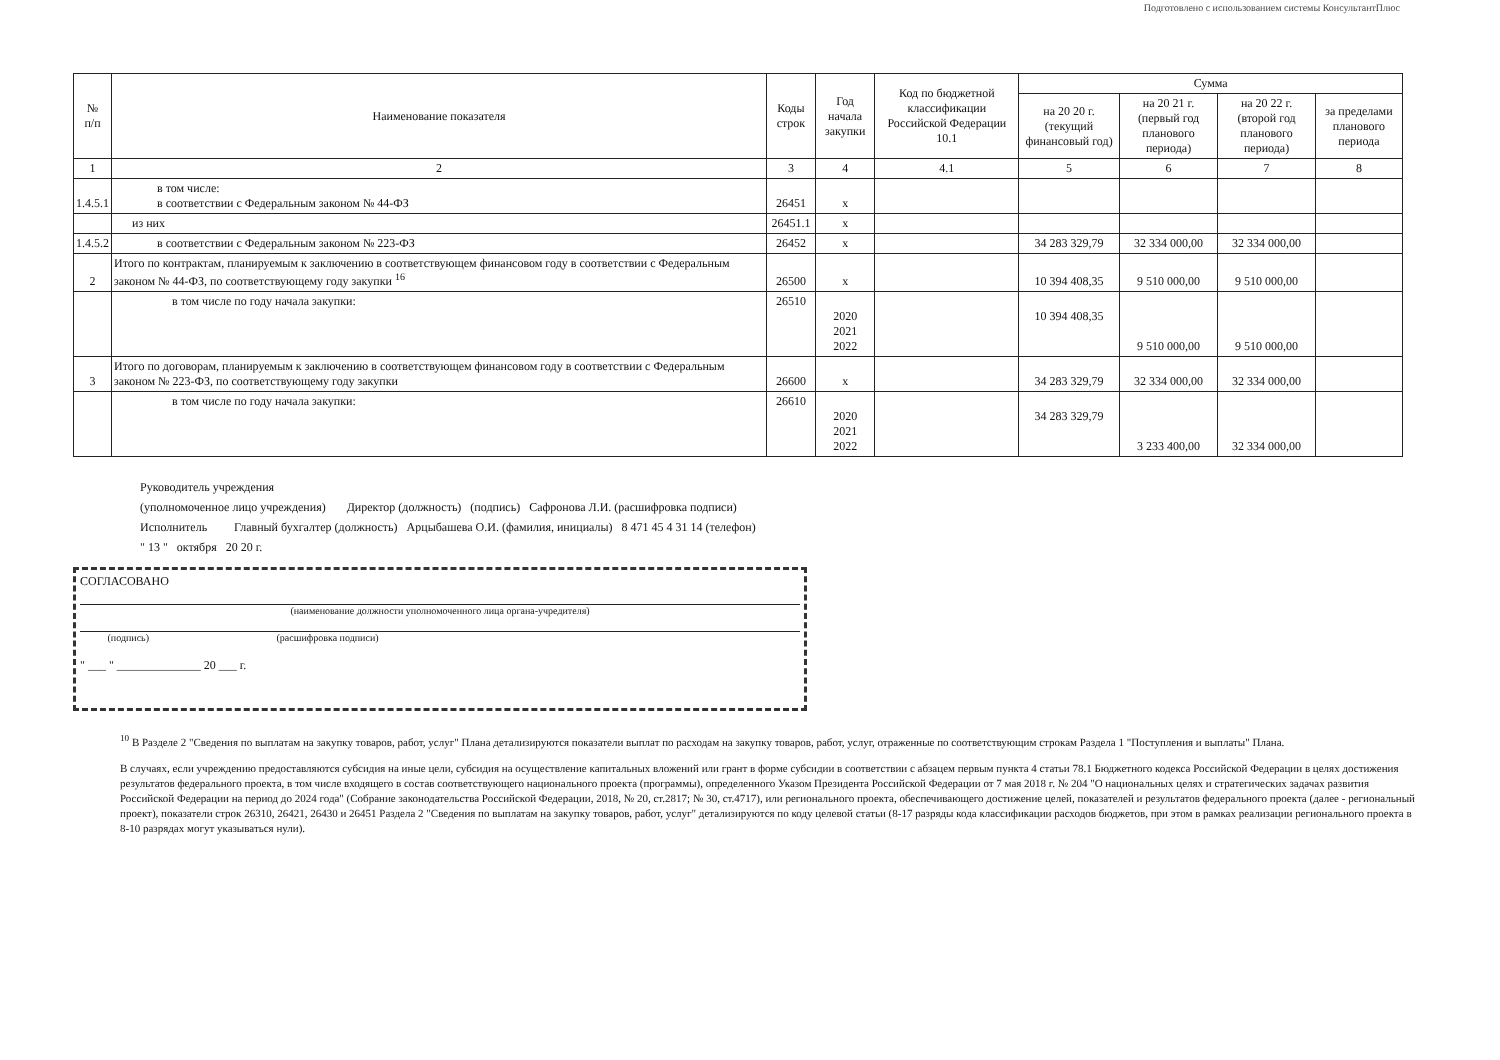Подготовлено с использованием системы КонсультантПлюс
| № п/п | Наименование показателя | Коды строк | Год начала закупки | Код по бюджетной классификации Российской Федерации 10.1 | Сумма | | | |
| --- | --- | --- | --- | --- | --- | --- | --- | --- |
| | | | | | на 20 20 г. (текущий финансовый год) | на 20 21 г. (первый год планового периода) | на 20 22 г. (второй год планового периода) | за пределами планового периода |
| 1 | 2 | 3 | 4 | 4.1 | 5 | 6 | 7 | 8 |
| 1.4.5.1 | в том числе: в соответствии с Федеральным законом № 44-ФЗ | 26451 | х | | | | | |
| | из них | 26451.1 | х | | | | | |
| 1.4.5.2 | в соответствии с Федеральным законом № 223-ФЗ | 26452 | х | | 34 283 329,79 | 32 334 000,00 | 32 334 000,00 | |
| 2 | Итого по контрактам, планируемым к заключению в соответствующем финансовом году в соответствии с Федеральным законом № 44-ФЗ, по соответствующему году закупки <sup>16</sup> | 26500 | х | | 10 394 408,35 | 9 510 000,00 | 9 510 000,00 | |
| | в том числе по году начала закупки: | 26510 | 2020 2021 2022 | | 10 394 408,35 | 9 510 000,00 | 9 510 000,00 | |
| 3 | Итого по договорам, планируемым к заключению в соответствующем финансовом году в соответствии с Федеральным законом № 223-ФЗ, по соответствующему году закупки | 26600 | х | | 34 283 329,79 | 32 334 000,00 | 32 334 000,00 | |
| | в том числе по году начала закупки: | 26610 | 2020 2021 2022 | | 34 283 329,79 | 3 233 400,00 | 32 334 000,00 | |
Руководитель учреждения
(уполномоченное лицо учреждения) Директор (должность) (подпись) Сафронова Л.И. (расшифровка подписи)
Исполнитель Главный бухгалтер (должность) Арцыбашева О.И. (фамилия, инициалы) 8 471 45 4 31 14 (телефон)
" 13 " октября 20 20 г.
СОГЛАСОВАНО
(наименование должности уполномоченного лица органа-учредителя)
(подпись) (расшифровка подписи)
" ___ " ______________ 20 ___ г.
<sup>10</sup> В Разделе 2 "Сведения по выплатам на закупку товаров, работ, услуг" Плана детализируются показатели выплат по расходам на закупку товаров, работ, услуг, отраженные по соответствующим строкам Раздела 1 "Поступления и выплаты" Плана.
В случаях, если учреждению предоставляются субсидия на иные цели, субсидия на осуществление капитальных вложений или грант в форме субсидии в соответствии с абзацем первым пункта 4 статьи 78.1 Бюджетного кодекса Российской Федерации в целях достижения результатов федерального проекта, в том числе входящего в состав соответствующего национального проекта (программы), определенного Указом Президента Российской Федерации от 7 мая 2018 г. № 204 "О национальных целях и стратегических задачах развития Российской Федерации на период до 2024 года" (Собрание законодательства Российской Федерации, 2018, № 20, ст.2817; № 30, ст.4717), или регионального проекта, обеспечивающего достижение целей, показателей и результатов федерального проекта (далее - региональный проект), показатели строк 26310, 26421, 26430 и 26451 Раздела 2 "Сведения по выплатам на закупку товаров, работ, услуг" детализируются по коду целевой статьи (8-17 разряды кода классификации расходов бюджетов, при этом в рамках реализации регионального проекта в 8-10 разрядах могут указываться нули).